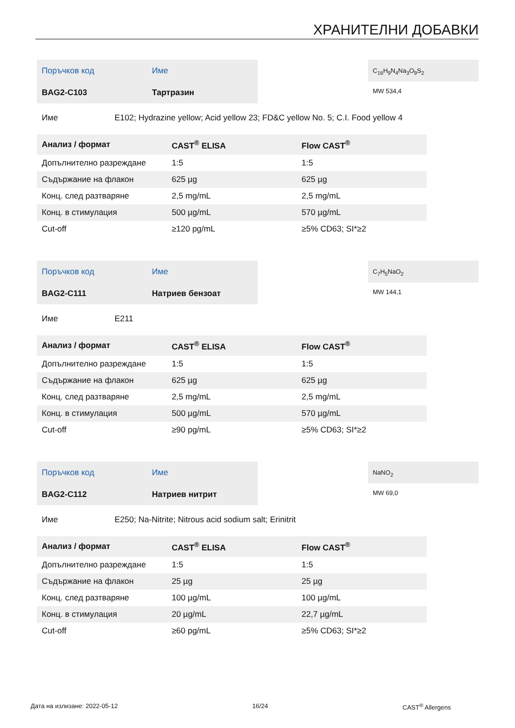ХРАНИТЕЛНИ ДОБАВКИ
Поръчков код Име
BAG2-C103 Тартразин
C<sub>16</sub>H<sub>9</sub>N<sub>4</sub>Na<sub>3</sub>O<sub>9</sub>S<sub>2</sub>
MW 534,4
Име E102; Hydrazine yellow; Acid yellow 23; FD&C yellow No. 5; C.I. Food yellow 4
| Анализ / формат | CAST<sup>®</sup> ELISA | Flow CAST<sup>®</sup> |
| --- | --- | --- |
| Допълнително разреждане | 1:5 | 1:5 |
| Съдържание на флакон | 625 µg | 625 µg |
| Конц. след разтваряне | 2,5 mg/mL | 2,5 mg/mL |
| Конц. в стимулация | 500 µg/mL | 570 µg/mL |
| Cut-off | ≥120 pg/mL | ≥5% CD63; SI*≥2 |
Поръчков код Име
BAG2-C111 Натриев бензоат
C<sub>7</sub>H<sub>5</sub>NaO<sub>2</sub>
MW 144,1
Име E211
| Анализ / формат | CAST<sup>®</sup> ELISA | Flow CAST<sup>®</sup> |
| --- | --- | --- |
| Допълнително разреждане | 1:5 | 1:5 |
| Съдържание на флакон | 625 µg | 625 µg |
| Конц. след разтваряне | 2,5 mg/mL | 2,5 mg/mL |
| Конц. в стимулация | 500 µg/mL | 570 µg/mL |
| Cut-off | ≥90 pg/mL | ≥5% CD63; SI*≥2 |
Поръчков код Име
BAG2-C112 Натриев нитрит
NaNO<sub>2</sub>
MW 69,0
Име E250; Na-Nitrite; Nitrous acid sodium salt; Erinitrit
| Анализ / формат | CAST<sup>®</sup> ELISA | Flow CAST<sup>®</sup> |
| --- | --- | --- |
| Допълнително разреждане | 1:5 | 1:5 |
| Съдържание на флакон | 25 µg | 25 µg |
| Конц. след разтваряне | 100 µg/mL | 100 µg/mL |
| Конц. в стимулация | 20 µg/mL | 22,7 µg/mL |
| Cut-off | ≥60 pg/mL | ≥5% CD63; SI*≥2 |
Дата на излизане: 2022-05-12 16/24 CAST<sup>®</sup> Allergens